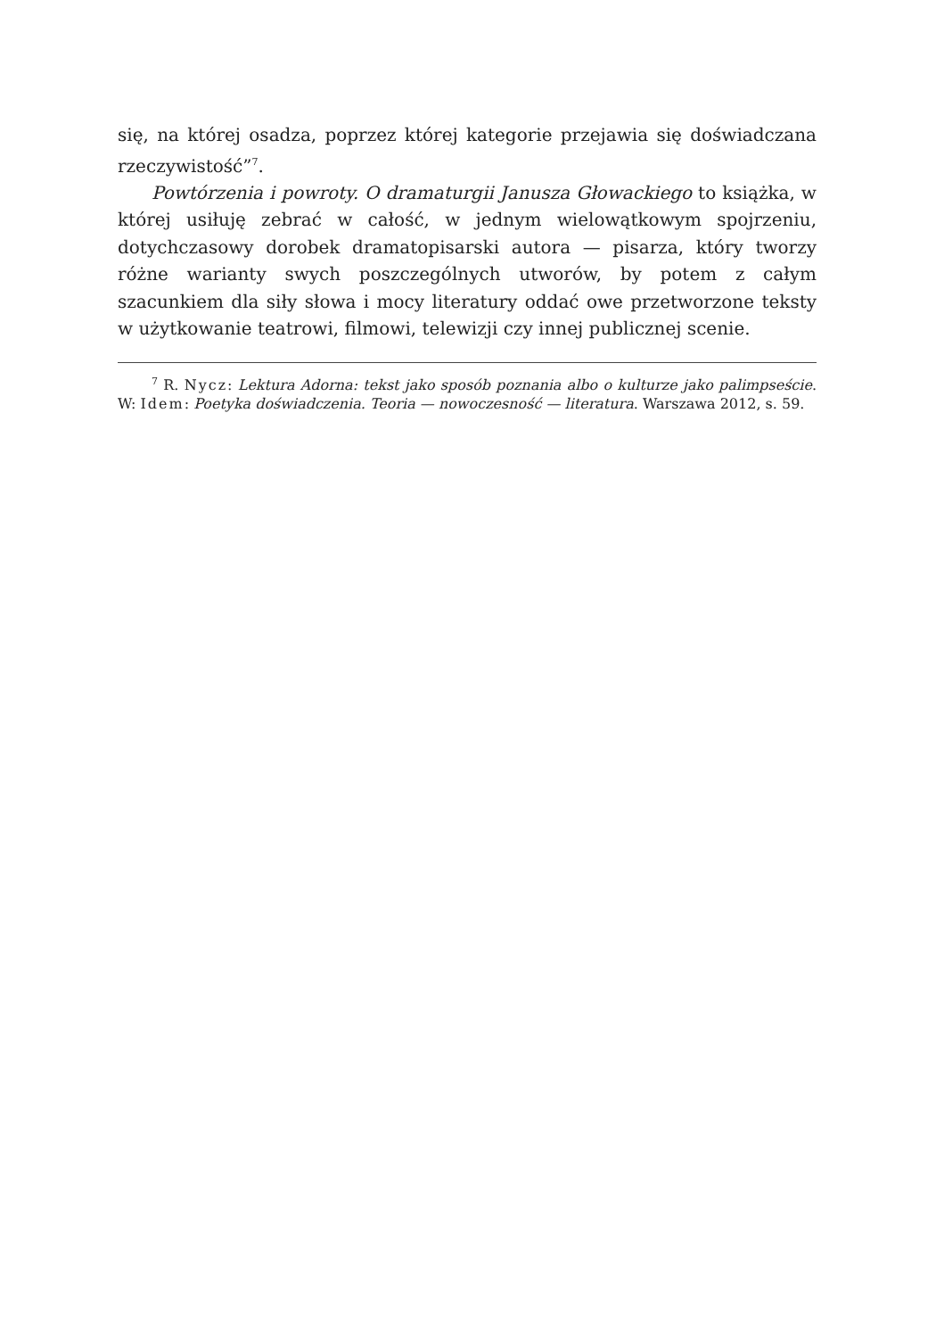się, na której osadza, poprzez której kategorie przejawia się doświadczana rzeczywistość”<sup>7</sup>.
Powtórzenia i powroty. O dramaturgii Janusza Głowackiego to książka, w której usiłuję zebrać w całość, w jednym wielowątkowym spojrzeniu, dotychczasowy dorobek dramatopisarski autora — pisarza, który tworzy różne warianty swych poszczególnych utworów, by potem z całym szacunkiem dla siły słowa i mocy literatury oddać owe przetworzone teksty w użytkowanie teatrowi, filmowi, telewizji czy innej publicznej scenie.
<sup>7</sup> R. Nycz: Lektura Adorna: tekst jako sposób poznania albo o kulturze jako palimpseście. W: Idem: Poetyka doświadczenia. Teoria — nowoczesność — literatura. Warszawa 2012, s. 59.